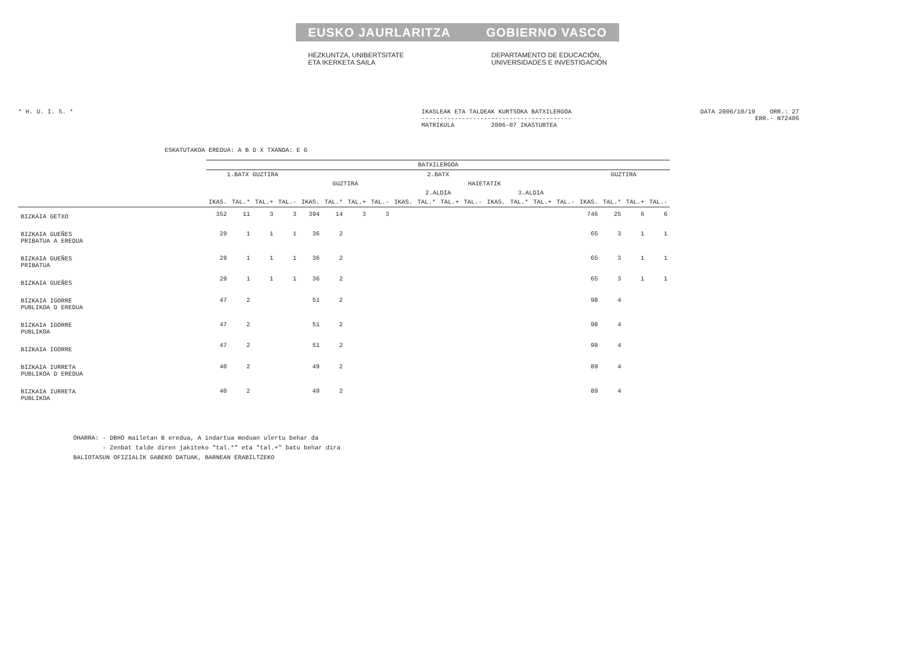EUSKO JAURLARITZA GOBIERNO VASCO
HEZKUNTZA, UNIBERTSITATE
ETA IKERKETA SAILA
DEPARTAMENTO DE EDUCACIÓN,
UNIVERSIDADES E INVESTIGACIÓN
* H. U. I. S. * IKASLEAK ETA TALDEAK KURTSOKA BATXILERGOA
-----------------------------------------
MATRIKULA 2006-07 IKASTURTEA DATA 2006/10/19 ORR.: 27
ERR.- N72406
ESKATUTAKOA EREDUA: A B D X TXANDA: E G
| | BATXILERGOA | | | | | | | | | | | | | | | | | | | |
| --- | --- | --- | --- | --- | --- | --- | --- | --- | --- | --- | --- | --- | --- | --- | --- | --- | --- | --- | --- | --- |
| | 1.BATX GUZTIRA | | | | 2.BATX | | | | | | | | | | | | GUZTIRA | | | |
| | | | | | GUZTIRA | | | | HAIETATIK | | | | | | | | | | | |
| | | | | | | | | | 2.ALDIA | | | | 3.ALDIA | | | | | | | |
| | IKAS. | TAL.* | TAL.+ | TAL.- | IKAS. | TAL.* | TAL.+ | TAL.- | IKAS. | TAL.* | TAL.+ | TAL.- | IKAS. | TAL.* | TAL.+ | TAL.- | IKAS. | TAL.* | TAL.+ | TAL.- |
| BIZKAIA GETXO | 352 | 11 | 3 | 3 | 394 | 14 | 3 | 3 | | | | | | | | | 746 | 25 | 6 | 6 |
| BIZKAIA GUEÑES PRIBATUA A EREDUA | 29 | 1 | 1 | 1 | 36 | 2 | | | | | | | | | | | 65 | 3 | 1 | 1 |
| BIZKAIA GUEÑES PRIBATUA | 29 | 1 | 1 | 1 | 36 | 2 | | | | | | | | | | | 65 | 3 | 1 | 1 |
| BIZKAIA GUEÑES | 29 | 1 | 1 | 1 | 36 | 2 | | | | | | | | | | | 65 | 3 | 1 | 1 |
| BIZKAIA IGORRE PUBLIKOA D EREDUA | 47 | 2 | | | 51 | 2 | | | | | | | | | | | 98 | 4 | | |
| BIZKAIA IGORRE PUBLIKOA | 47 | 2 | | | 51 | 2 | | | | | | | | | | | 98 | 4 | | |
| BIZKAIA IGORRE | 47 | 2 | | | 51 | 2 | | | | | | | | | | | 98 | 4 | | |
| BIZKAIA IURRETA PUBLIKOA D EREDUA | 40 | 2 | | | 49 | 2 | | | | | | | | | | | 89 | 4 | | |
| BIZKAIA IURRETA PUBLIKOA | 40 | 2 | | | 49 | 2 | | | | | | | | | | | 89 | 4 | | |
OHARRA: - DBHO mailetan B eredua, A indartua moduan ulertu behar da
- Zenbat talde diren jakiteko "tal.*" eta "tal.+" batu behar dira
BALIOTASUN OFIZIALIK GABEKO DATUAK, BARNEAN ERABILTZEKO